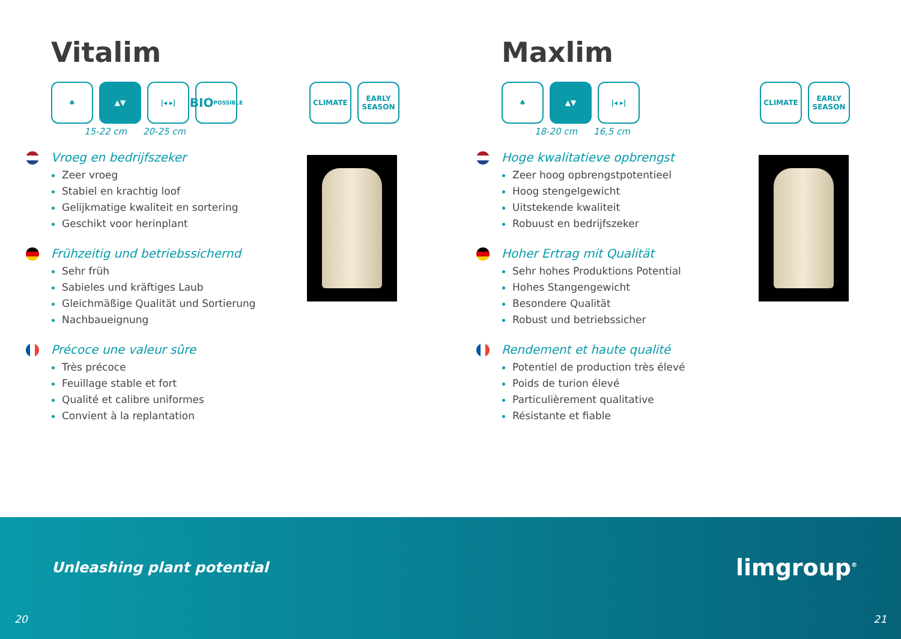Vitalim
♠ ▲▼ |◂ ▸|
BIO
POSSIBLE
CLIMATE EARLY SEASON
15-22 cm 20-25 cm
Vroeg en bedrijfszeker
Zeer vroeg
Stabiel en krachtig loof
Gelijkmatige kwaliteit en sortering
Geschikt voor herinplant
Frühzeitig und betriebssichernd
Sehr früh
Sabieles und kräftiges Laub
Gleichmäßige Qualität und Sortierung
Nachbaueignung
Précoce une valeur sûre
Très précoce
Feuillage stable et fort
Qualité et calibre uniformes
Convient à la replantation
Maxlim
♠ ▲▼ |◂ ▸| CLIMATE EARLY SEASON
18-20 cm 16,5 cm
Hoge kwalitatieve opbrengst
Zeer hoog opbrengstpotentieel
Hoog stengelgewicht
Uitstekende kwaliteit
Robuust en bedrijfszeker
Hoher Ertrag mit Qualität
Sehr hohes Produktions Potential
Hohes Stangengewicht
Besondere Qualität
Robust und betriebssicher
Rendement et haute qualité
Potentiel de production très élevé
Poids de turion élevé
Particulièrement qualitative
Résistante et fiable
Unleashing plant potential limgroup<sup>®</sup>
20 21